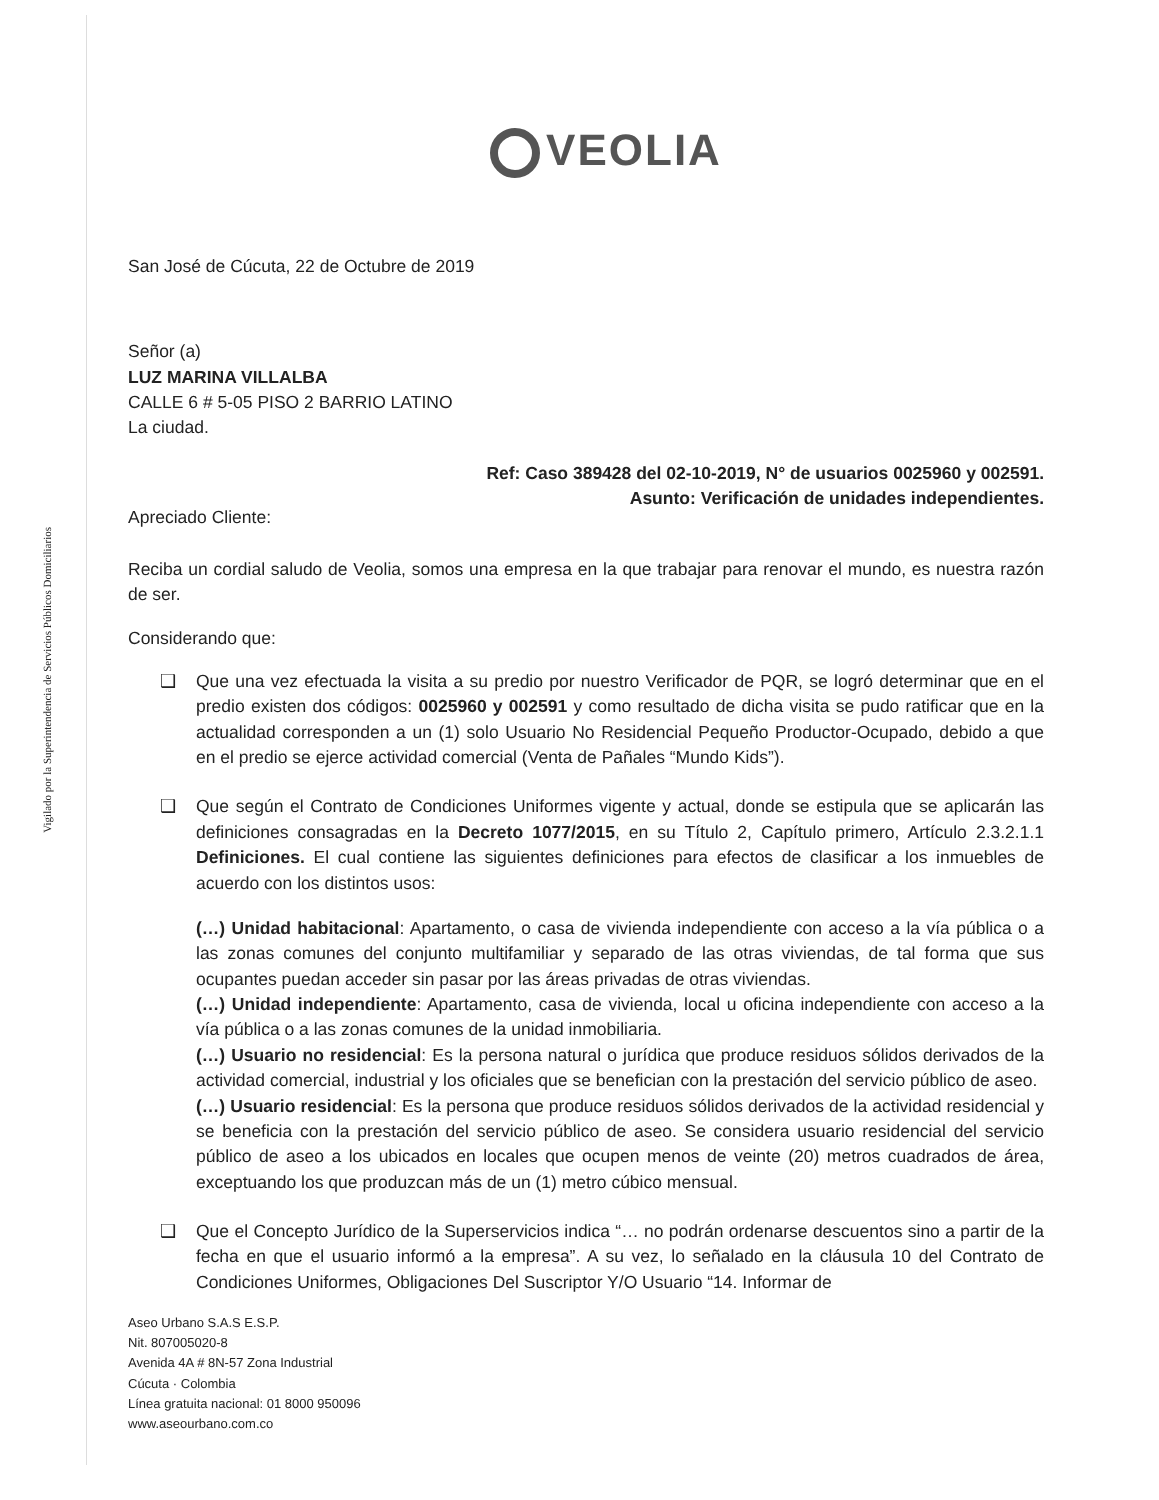Vigilado por la Superintendencia de Servicios Públicos Domiciliarios
VEOLIA
San José de Cúcuta, 22 de Octubre de 2019
Señor (a)
LUZ MARINA VILLALBA
CALLE 6 # 5-05 PISO 2 BARRIO LATINO
La ciudad.
Ref: Caso 389428 del 02-10-2019, N° de usuarios 0025960 y 002591.
Asunto: Verificación de unidades independientes.
Apreciado Cliente:
Reciba un cordial saludo de Veolia, somos una empresa en la que trabajar para renovar el mundo, es nuestra razón de ser.
Considerando que:
❑ Que una vez efectuada la visita a su predio por nuestro Verificador de PQR, se logró determinar que en el predio existen dos códigos: 0025960 y 002591 y como resultado de dicha visita se pudo ratificar que en la actualidad corresponden a un (1) solo Usuario No Residencial Pequeño Productor-Ocupado, debido a que en el predio se ejerce actividad comercial (Venta de Pañales “Mundo Kids”).
❑ Que según el Contrato de Condiciones Uniformes vigente y actual, donde se estipula que se aplicarán las definiciones consagradas en la Decreto 1077/2015, en su Título 2, Capítulo primero, Artículo 2.3.2.1.1 Definiciones. El cual contiene las siguientes definiciones para efectos de clasificar a los inmuebles de acuerdo con los distintos usos:
(…) Unidad habitacional: Apartamento, o casa de vivienda independiente con acceso a la vía pública o a las zonas comunes del conjunto multifamiliar y separado de las otras viviendas, de tal forma que sus ocupantes puedan acceder sin pasar por las áreas privadas de otras viviendas.
(…) Unidad independiente: Apartamento, casa de vivienda, local u oficina independiente con acceso a la vía pública o a las zonas comunes de la unidad inmobiliaria.
(…) Usuario no residencial: Es la persona natural o jurídica que produce residuos sólidos derivados de la actividad comercial, industrial y los oficiales que se benefician con la prestación del servicio público de aseo.
(…) Usuario residencial: Es la persona que produce residuos sólidos derivados de la actividad residencial y se beneficia con la prestación del servicio público de aseo. Se considera usuario residencial del servicio público de aseo a los ubicados en locales que ocupen menos de veinte (20) metros cuadrados de área, exceptuando los que produzcan más de un (1) metro cúbico mensual.
❑ Que el Concepto Jurídico de la Superservicios indica “… no podrán ordenarse descuentos sino a partir de la fecha en que el usuario informó a la empresa”. A su vez, lo señalado en la cláusula 10 del Contrato de Condiciones Uniformes, Obligaciones Del Suscriptor Y/O Usuario “14. Informar de
Aseo Urbano S.A.S E.S.P.
Nit. 807005020-8
Avenida 4A # 8N-57 Zona Industrial
Cúcuta · Colombia
Línea gratuita nacional: 01 8000 950096
www.aseourbano.com.co